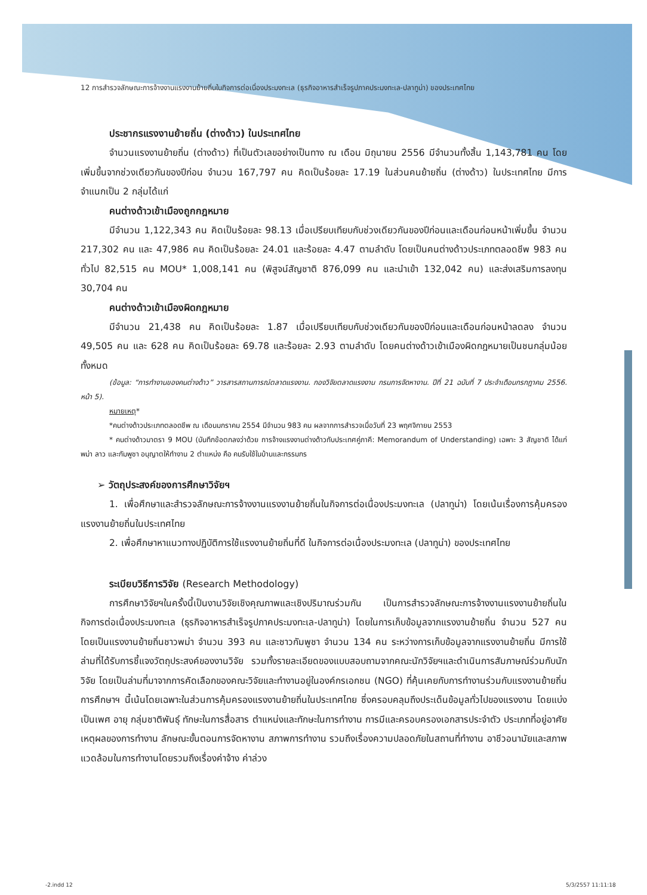12 การสำรวจลักษณะการจ้างงานแรงงานย้ายถิ่นในกิจการต่อเนื่องประมงทะเล (ธุรกิจอาหารสำเร็จรูปภาคประมงทะเล-ปลาทูน่า) ของประเทศไทย
ประชากรแรงงานย้ายถิ่น (ต่างด้าว) ในประเทศไทย
จำนวนแรงงานย้ายถิ่น (ต่างด้าว) ที่เป็นตัวเลขอย่างเป็นทาง ณ เดือน มิถุนายน 2556 มีจำนวนทั้งสิ้น 1,143,781 คน โดยเพิ่มขึ้นจากช่วงเดียวกันของปีก่อน จำนวน 167,797 คน คิดเป็นร้อยละ 17.19 ในส่วนคนย้ายถิ่น (ต่างด้าว) ในประเทศไทย มีการจำแนกเป็น 2 กลุ่มได้แก่
คนต่างด้าวเข้าเมืองถูกกฎหมาย
มีจำนวน 1,122,343 คน คิดเป็นร้อยละ 98.13 เมื่อเปรียบเทียบกับช่วงเดียวกันของปีก่อนและเดือนก่อนหน้าเพิ่มขึ้น จำนวน 217,302 คน และ 47,986 คน คิดเป็นร้อยละ 24.01 และร้อยละ 4.47 ตามลำดับ โดยเป็นคนต่างด้าวประเภทตลอดชีพ 983 คน ทั่วไป 82,515 คน MOU* 1,008,141 คน (พิสูจน์สัญชาติ 876,099 คน และนำเข้า 132,042 คน) และส่งเสริมการลงทุน 30,704 คน
คนต่างด้าวเข้าเมืองผิดกฎหมาย
มีจำนวน 21,438 คน คิดเป็นร้อยละ 1.87 เมื่อเปรียบเทียบกับช่วงเดียวกันของปีก่อนและเดือนก่อนหน้าลดลง จำนวน 49,505 คน และ 628 คน คิดเป็นร้อยละ 69.78 และร้อยละ 2.93 ตามลำดับ โดยคนต่างด้าวเข้าเมืองผิดกฎหมายเป็นชนกลุ่มน้อยทั้งหมด
(ข้อมูล: “การทำงานของคนต่างด้าว” วารสารสถานการณ์ตลาดแรงงาน. กองวิจัยตลาดแรงงาน กรมการจัดหางาน. ปีที่ 21 ฉบับที่ 7 ประจำเดือนกรกฎาคม 2556. หน้า 5).
หมายเหตุ*
*คนต่างด้าวประเภทตลอดชีพ ณ เดือนมกราคม 2554 มีจำนวน 983 คน ผลจากการสำรวจเมื่อวันที่ 23 พฤศจิกายน 2553
* คนต่างด้าวมาตรา 9 MOU (บันทึกข้อตกลงว่าด้วย การจ้างแรงงานต่างด้าวกับประเทศคู่ภาคี: Memorandum of Understanding) เฉพาะ 3 สัญชาติ ได้แก่ พม่า ลาว และกัมพูชา อนุญาตให้ทำงาน 2 ตำแหน่ง คือ คนรับใช้ในบ้านและกรรมกร
➢ วัตถุประสงค์ของการศึกษาวิจัยฯ
1. เพื่อศึกษาและสำรวจลักษณะการจ้างงานแรงงานย้ายถิ่นในกิจการต่อเนื่องประมงทะเล (ปลาทูน่า) โดยเน้นเรื่องการคุ้มครองแรงงานย้ายถิ่นในประเทศไทย
2. เพื่อศึกษาหาแนวทางปฏิบัติการใช้แรงงานย้ายถิ่นที่ดี ในกิจการต่อเนื่องประมงทะเล (ปลาทูน่า) ของประเทศไทย
ระเบียบวิธีการวิจัย (Research Methodology)
การศึกษาวิจัยฯในครั้งนี้เป็นงานวิจัยเชิงคุณภาพและเชิงปริมาณร่วมกัน เป็นการสำรวจลักษณะการจ้างงานแรงงานย้ายถิ่นในกิจการต่อเนื่องประมงทะเล (ธุรกิจอาหารสำเร็จรูปภาคประมงทะเล-ปลาทูน่า) โดยในการเก็บข้อมูลจากแรงงานย้ายถิ่น จำนวน 527 คน โดยเป็นแรงงานย้ายถิ่นชาวพม่า จำนวน 393 คน และชาวกัมพูชา จำนวน 134 คน ระหว่างการเก็บข้อมูลจากแรงงานย้ายถิ่น มีการใช้ล่ามที่ได้รับการชี้แจงวัตถุประสงค์ของงานวิจัย รวมทั้งรายละเอียดของแบบสอบถามจากคณะนักวิจัยฯและดำเนินการสัมภาษณ์ร่วมกับนักวิจัย โดยเป็นล่ามที่มาจากการคัดเลือกของคณะวิจัยและทำงานอยู่ในองค์กรเอกชน (NGO) ที่คุ้นเคยกับการทำงานร่วมกับแรงงานย้ายถิ่น การศึกษาฯ นี้เน้นโดยเฉพาะในส่วนการคุ้มครองแรงงานย้ายถิ่นในประเทศไทย ซึ่งครอบคลุมถึงประเด็นข้อมูลทั่วไปของแรงงาน โดยแบ่งเป็นเพศ อายุ กลุ่มชาติพันธุ์ ทักษะในการสื่อสาร ตำแหน่งและทักษะในการทำงาน การมีและครอบครองเอกสารประจำตัว ประเภทที่อยู่อาศัย เหตุผลของการทำงาน ลักษณะขั้นตอนการจัดหางาน สภาพการทำงาน รวมถึงเรื่องความปลอดภัยในสถานที่ทำงาน อาชีวอนามัยและสภาพแวดล้อมในการทำงานโดยรวมถึงเรื่องค่าจ้าง ค่าล่วง
-2.indd 12 5/3/2557 11:11:18